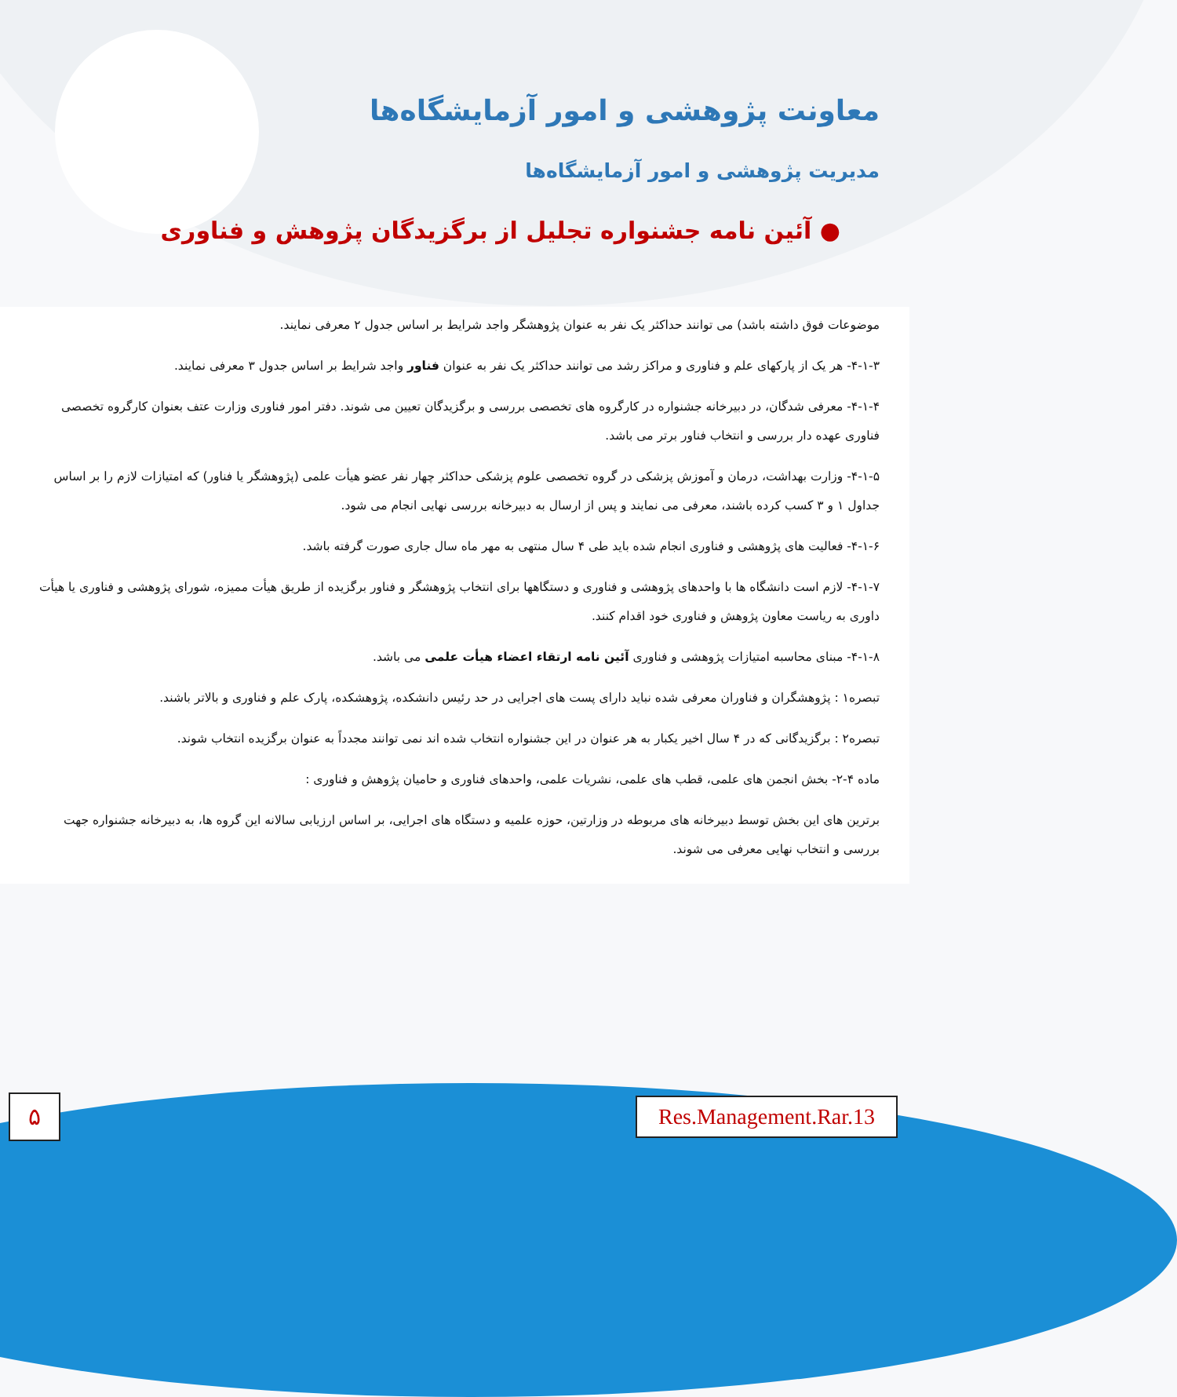معاونت پژوهشی و امور آزمایشگاه‌ها
مدیریت پژوهشی و امور آزمایشگاه‌ها
● آئین نامه جشنواره تجلیل از برگزیدگان پژوهش و فناوری
موضوعات فوق داشته باشد) می توانند حداکثر یک نفر به عنوان پژوهشگر واجد شرایط بر اساس جدول ۲ معرفی نمایند.
۴-۱-۳- هر یک از پارکهای علم و فناوری و مراکز رشد می توانند حداکثر یک نفر به عنوان فناور واجد شرایط بر اساس جدول ۳ معرفی نمایند.
۴-۱-۴- معرفی شدگان، در دبیرخانه جشنواره در کارگروه های تخصصی بررسی و برگزیدگان تعیین می شوند. دفتر امور فناوری وزارت عتف بعنوان کارگروه تخصصی فناوری عهده دار بررسی و انتخاب فناور برتر می باشد.
۴-۱-۵- وزارت بهداشت، درمان و آموزش پزشکی در گروه تخصصی علوم پزشکی حداکثر چهار نفر عضو هیأت علمی (پژوهشگر یا فناور) که امتیازات لازم را بر اساس جداول ۱ و ۳ کسب کرده باشند، معرفی می نمایند و پس از ارسال به دبیرخانه بررسی نهایی انجام می شود.
۴-۱-۶- فعالیت های پژوهشی و فناوری انجام شده باید طی ۴ سال منتهی به مهر ماه سال جاری صورت گرفته باشد.
۴-۱-۷- لازم است دانشگاه ها با واحدهای پژوهشی و فناوری و دستگاهها برای انتخاب پژوهشگر و فناور برگزیده از طریق هیأت ممیزه، شورای پژوهشی و فناوری یا هیأت داوری به ریاست معاون پژوهش و فناوری خود اقدام کنند.
۴-۱-۸- مبنای محاسبه امتیازات پژوهشی و فناوری آئین نامه ارتقاء اعضاء هیأت علمی می باشد.
تبصره۱ : پژوهشگران و فناوران معرفی شده نباید دارای پست های اجرایی در حد رئیس دانشکده، پژوهشکده، پارک علم و فناوری و بالاتر باشند.
تبصره۲ : برگزیدگانی که در ۴ سال اخیر یکبار به هر عنوان در این جشنواره انتخاب شده اند نمی توانند مجدداً به عنوان برگزیده انتخاب شوند.
ماده ۴-۲- بخش انجمن های علمی، قطب های علمی، نشریات علمی، واحدهای فناوری و حامیان پژوهش و فناوری :
برترین های این بخش توسط دبیرخانه های مربوطه در وزارتین، حوزه علمیه و دستگاه های اجرایی، بر اساس ارزیابی سالانه این گروه ها، به دبیرخانه جشنواره جهت بررسی و انتخاب نهایی معرفی می شوند.
۵
Res.Management.Rar.13